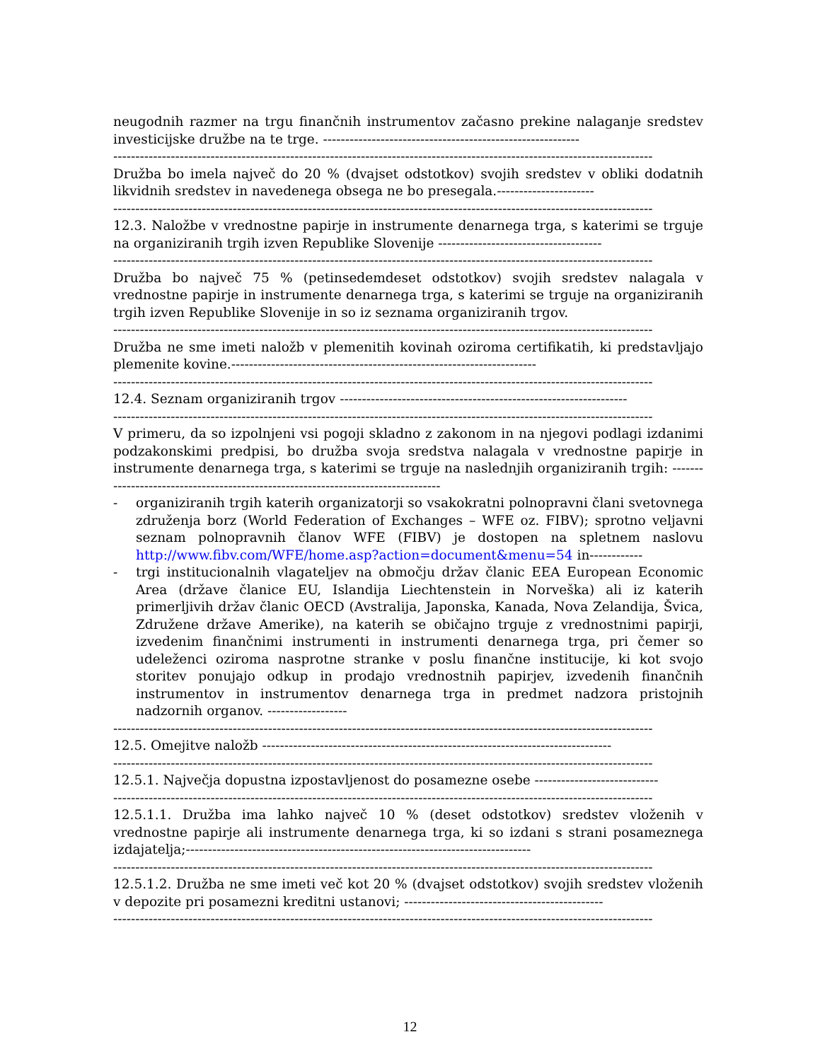neugodnih razmer na trgu finančnih instrumentov začasno prekine nalaganje sredstev investicijske družbe na te trge. ----------------------------------------------------------
--------------------------------------------------------------------------------------------------------------------------
Družba bo imela največ do 20 % (dvajset odstotkov) svojih sredstev v obliki dodatnih likvidnih sredstev in navedenega obsega ne bo presegala.----------------------
--------------------------------------------------------------------------------------------------------------------------
12.3. Naložbe v vrednostne papirje in instrumente denarnega trga, s katerimi se trguje na organiziranih trgih izven Republike Slovenije -------------------------------------
--------------------------------------------------------------------------------------------------------------------------
Družba bo največ 75 % (petinsedemdeset odstotkov) svojih sredstev nalagala v vrednostne papirje in instrumente denarnega trga, s katerimi se trguje na organiziranih trgih izven Republike Slovenije in so iz seznama organiziranih trgov.
--------------------------------------------------------------------------------------------------------------------------
Družba ne sme imeti naložb v plemenitih kovinah oziroma certifikatih, ki predstavljajo plemenite kovine.---------------------------------------------------------------------
--------------------------------------------------------------------------------------------------------------------------
12.4. Seznam organiziranih trgov -----------------------------------------------------------------
--------------------------------------------------------------------------------------------------------------------------
V primeru, da so izpolnjeni vsi pogoji skladno z zakonom in na njegovi podlagi izdanimi podzakonskimi predpisi, bo družba svoja sredstva nalagala v vrednostne papirje in instrumente denarnega trga, s katerimi se trguje na naslednjih organiziranih trgih: ---------------------------------------------------------------------------------
- organiziranih trgih katerih organizatorji so vsakokratni polnopravni člani svetovnega združenja borz (World Federation of Exchanges – WFE oz. FIBV); sprotno veljavni seznam polnopravnih članov WFE (FIBV) je dostopen na spletnem naslovu http://www.fibv.com/WFE/home.asp?action=document&menu=54 in------------
- trgi institucionalnih vlagateljev na območju držav članic EEA European Economic Area (države članice EU, Islandija Liechtenstein in Norveška) ali iz katerih primerljivih držav članic OECD (Avstralija, Japonska, Kanada, Nova Zelandija, Švica, Združene države Amerike), na katerih se običajno trguje z vrednostnimi papirji, izvedenim finančnimi instrumenti in instrumenti denarnega trga, pri čemer so udeleženci oziroma nasprotne stranke v poslu finančne institucije, ki kot svojo storitev ponujajo odkup in prodajo vrednostnih papirjev, izvedenih finančnih instrumentov in instrumentov denarnega trga in predmet nadzora pristojnih nadzornih organov. ------------------
--------------------------------------------------------------------------------------------------------------------------
12.5. Omejitve naložb -------------------------------------------------------------------------------
--------------------------------------------------------------------------------------------------------------------------
12.5.1. Največja dopustna izpostavljenost do posamezne osebe ----------------------------
--------------------------------------------------------------------------------------------------------------------------
12.5.1.1. Družba ima lahko največ 10 % (deset odstotkov) sredstev vloženih v vrednostne papirje ali instrumente denarnega trga, ki so izdani s strani posameznega izdajatelja;------------------------------------------------------------------------------
--------------------------------------------------------------------------------------------------------------------------
12.5.1.2. Družba ne sme imeti več kot 20 % (dvajset odstotkov) svojih sredstev vloženih v depozite pri posamezni kreditni ustanovi; ---------------------------------------------
--------------------------------------------------------------------------------------------------------------------------
12